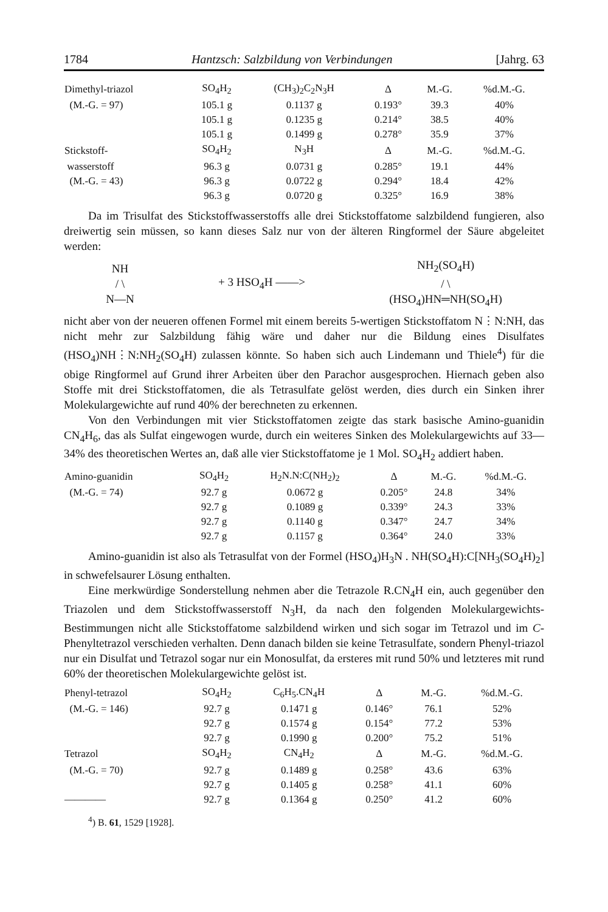1784 Hantzsch: Salzbildung von Verbindungen [Jahrg. 63
| Dimethyl-triazol | SO<sub>4</sub>H<sub>2</sub> | (CH<sub>3</sub>)<sub>2</sub>C<sub>2</sub>N<sub>3</sub>H | Δ | M.-G. | %d.M.-G. |
| --- | --- | --- | --- | --- | --- |
| (M.-G. = 97) | 105.1 g | 0.1137 g | 0.193° | 39.3 | 40% |
| | 105.1 g | 0.1235 g | 0.214° | 38.5 | 40% |
| | 105.1 g | 0.1499 g | 0.278° | 35.9 | 37% |
| Stickstoff- | SO<sub>4</sub>H<sub>2</sub> | N<sub>3</sub>H | Δ | M.-G. | %d.M.-G. |
| wasserstoff | 96.3 g | 0.0731 g | 0.285° | 19.1 | 44% |
| (M.-G. = 43) | 96.3 g | 0.0722 g | 0.294° | 18.4 | 42% |
| | 96.3 g | 0.0720 g | 0.325° | 16.9 | 38% |
Da im Trisulfat des Stickstoffwasserstoffs alle drei Stickstoffatome salzbildend fungieren, also dreiwertig sein müssen, so kann dieses Salz nur von der älteren Ringformel der Säure abgeleitet werden:
NH
/ \
N—N
+ 3 HSO<sub>4</sub>H ——>
NH<sub>2</sub>(SO<sub>4</sub>H)
/ \
(HSO<sub>4</sub>)HN═NH(SO<sub>4</sub>H)
nicht aber von der neueren offenen Formel mit einem bereits 5-wertigen Stickstoffatom N⋮N:NH, das nicht mehr zur Salzbildung fähig wäre und daher nur die Bildung eines Disulfates (HSO<sub>4</sub>)NH⋮N:NH<sub>2</sub>(SO<sub>4</sub>H) zulassen könnte. So haben sich auch Lindemann und Thiele<sup>4</sup>) für die obige Ringformel auf Grund ihrer Arbeiten über den Parachor ausgesprochen. Hiernach geben also Stoffe mit drei Stickstoffatomen, die als Tetrasulfate gelöst werden, dies durch ein Sinken ihrer Molekulargewichte auf rund 40% der berechneten zu erkennen.
Von den Verbindungen mit vier Stickstoffatomen zeigte das stark basische Amino-guanidin CN<sub>4</sub>H<sub>6</sub>, das als Sulfat eingewogen wurde, durch ein weiteres Sinken des Molekulargewichts auf 33—34% des theoretischen Wertes an, daß alle vier Stickstoffatome je 1 Mol. SO<sub>4</sub>H<sub>2</sub> addiert haben.
| Amino-guanidin | SO<sub>4</sub>H<sub>2</sub> | H<sub>2</sub>N.N:C(NH<sub>2</sub>)<sub>2</sub> | Δ | M.-G. | %d.M.-G. |
| --- | --- | --- | --- | --- | --- |
| (M.-G. = 74) | 92.7 g | 0.0672 g | 0.205° | 24.8 | 34% |
| | 92.7 g | 0.1089 g | 0.339° | 24.3 | 33% |
| | 92.7 g | 0.1140 g | 0.347° | 24.7 | 34% |
| | 92.7 g | 0.1157 g | 0.364° | 24.0 | 33% |
Amino-guanidin ist also als Tetrasulfat von der Formel (HSO<sub>4</sub>)H<sub>3</sub>N . NH(SO<sub>4</sub>H):C[NH<sub>3</sub>(SO<sub>4</sub>H)<sub>2</sub>] in schwefelsaurer Lösung enthalten.
Eine merkwürdige Sonderstellung nehmen aber die Tetrazole R.CN<sub>4</sub>H ein, auch gegenüber den Triazolen und dem Stickstoffwasserstoff N<sub>3</sub>H, da nach den folgenden Molekulargewichts-Bestimmungen nicht alle Stickstoffatome salzbildend wirken und sich sogar im Tetrazol und im C-Phenyltetrazol verschieden verhalten. Denn danach bilden sie keine Tetrasulfate, sondern Phenyl-triazol nur ein Disulfat und Tetrazol sogar nur ein Monosulfat, da ersteres mit rund 50% und letzteres mit rund 60% der theoretischen Molekulargewichte gelöst ist.
| Phenyl-tetrazol | SO<sub>4</sub>H<sub>2</sub> | C<sub>6</sub>H<sub>5</sub>.CN<sub>4</sub>H | Δ | M.-G. | %d.M.-G. |
| --- | --- | --- | --- | --- | --- |
| (M.-G. = 146) | 92.7 g | 0.1471 g | 0.146° | 76.1 | 52% |
| | 92.7 g | 0.1574 g | 0.154° | 77.2 | 53% |
| | 92.7 g | 0.1990 g | 0.200° | 75.2 | 51% |
| Tetrazol | SO<sub>4</sub>H<sub>2</sub> | CN<sub>4</sub>H<sub>2</sub> | Δ | M.-G. | %d.M.-G. |
| (M.-G. = 70) | 92.7 g | 0.1489 g | 0.258° | 43.6 | 63% |
| | 92.7 g | 0.1405 g | 0.258° | 41.1 | 60% |
| ———— | 92.7 g | 0.1364 g | 0.250° | 41.2 | 60% |
<sup>4</sup>) B. 61, 1529 [1928].